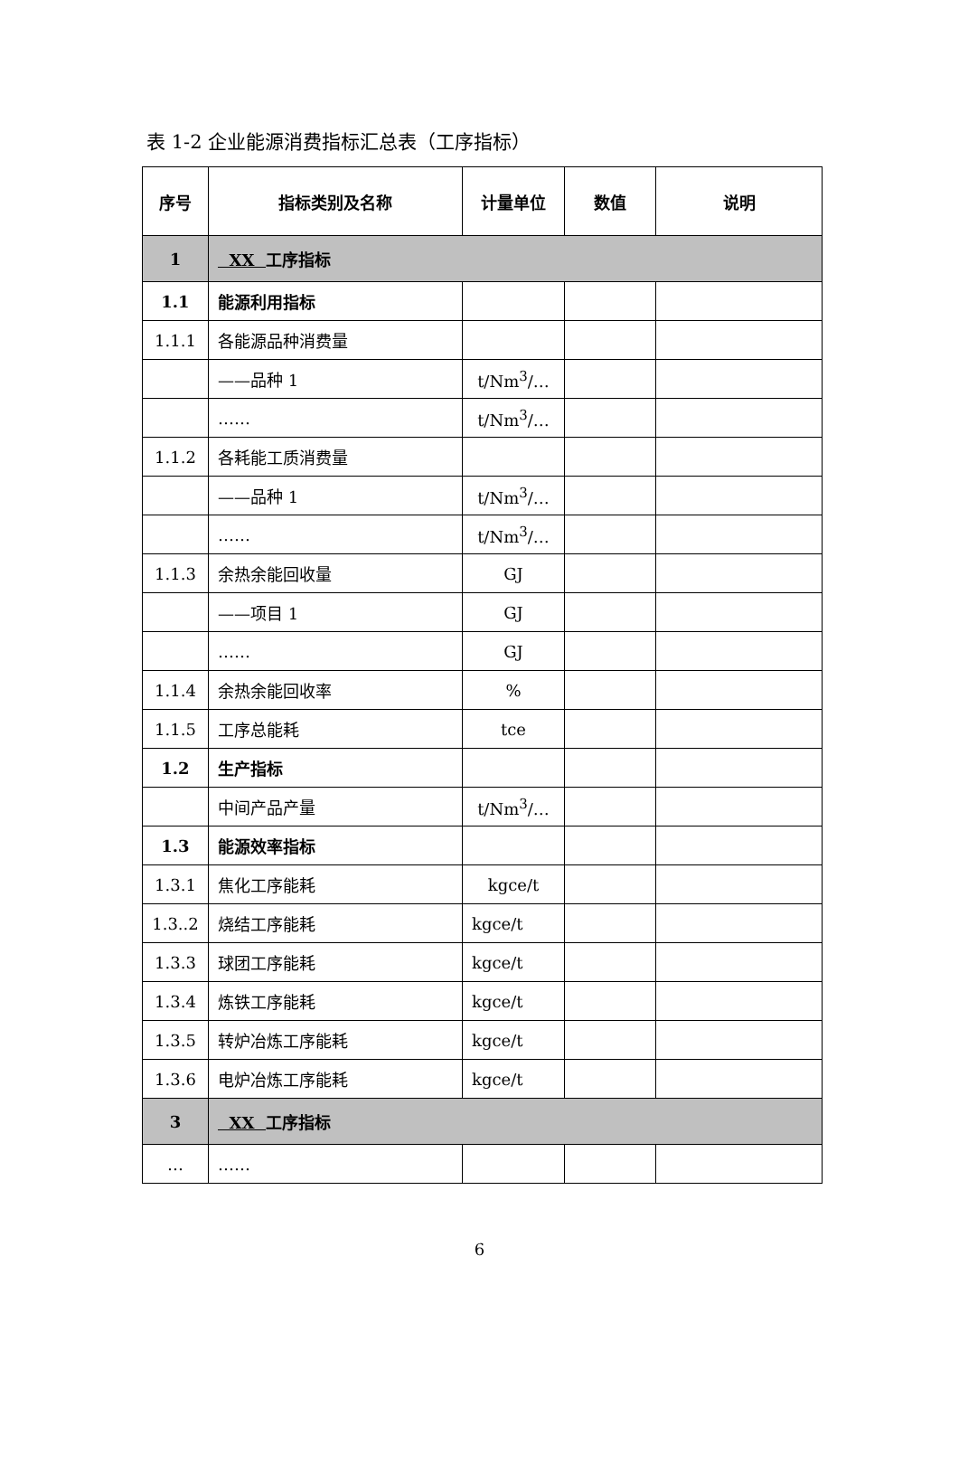表 1-2 企业能源消费指标汇总表（工序指标）
| 序号 | 指标类别及名称 | 计量单位 | 数值 | 说明 |
| --- | --- | --- | --- | --- |
| 1 | XX 工序指标 | | | |
| 1.1 | 能源利用指标 | | | |
| 1.1.1 | 各能源品种消费量 | | | |
| | ——品种 1 | t/Nm<sup>3</sup>/… | | |
| | …… | t/Nm<sup>3</sup>/… | | |
| 1.1.2 | 各耗能工质消费量 | | | |
| | ——品种 1 | t/Nm<sup>3</sup>/… | | |
| | …… | t/Nm<sup>3</sup>/… | | |
| 1.1.3 | 余热余能回收量 | GJ | | |
| | ——项目 1 | GJ | | |
| | …… | GJ | | |
| 1.1.4 | 余热余能回收率 | % | | |
| 1.1.5 | 工序总能耗 | tce | | |
| 1.2 | 生产指标 | | | |
| | 中间产品产量 | t/Nm<sup>3</sup>/… | | |
| 1.3 | 能源效率指标 | | | |
| 1.3.1 | 焦化工序能耗 | kgce/t | | |
| 1.3..2 | 烧结工序能耗 | kgce/t | | |
| 1.3.3 | 球团工序能耗 | kgce/t | | |
| 1.3.4 | 炼铁工序能耗 | kgce/t | | |
| 1.3.5 | 转炉冶炼工序能耗 | kgce/t | | |
| 1.3.6 | 电炉冶炼工序能耗 | kgce/t | | |
| 3 | XX 工序指标 | | | |
| … | …… | | | |
6